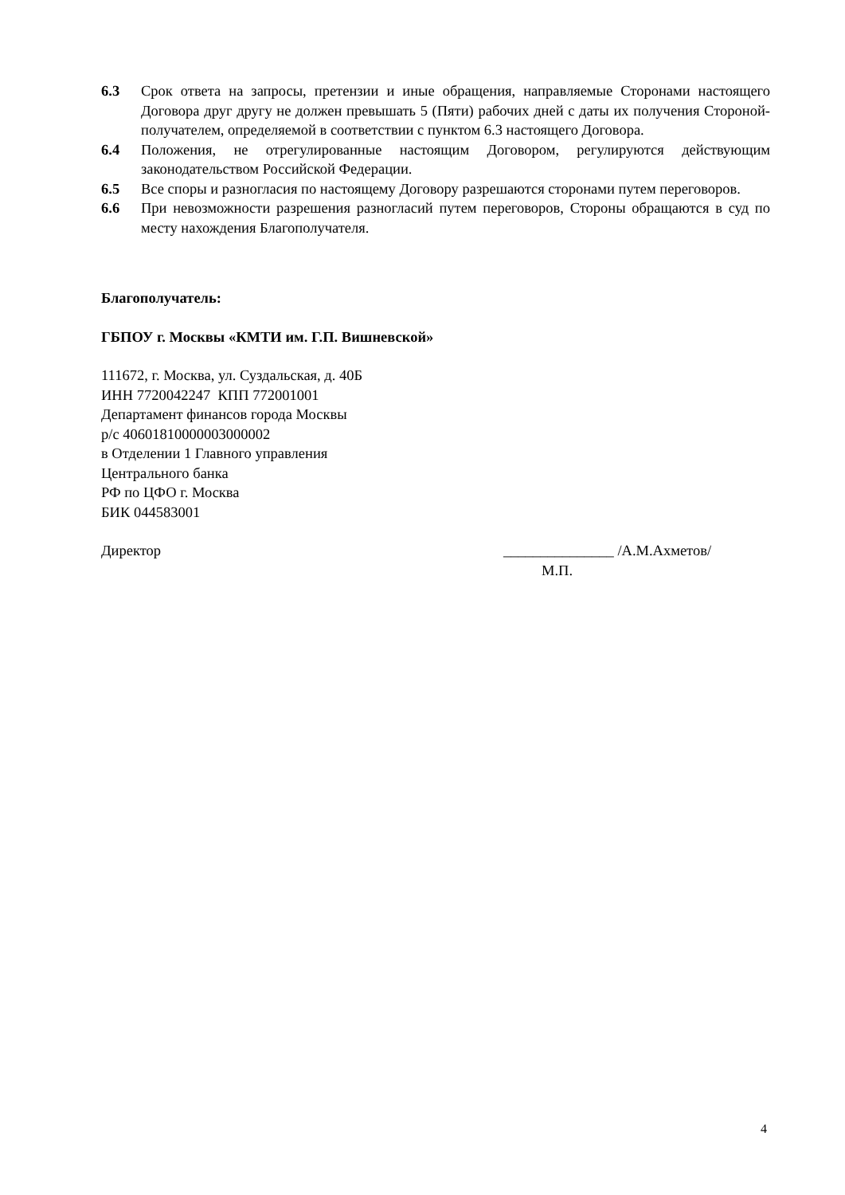6.3 Срок ответа на запросы, претензии и иные обращения, направляемые Сторонами настоящего Договора друг другу не должен превышать 5 (Пяти) рабочих дней с даты их получения Стороной-получателем, определяемой в соответствии с пунктом 6.3 настоящего Договора.
6.4 Положения, не отрегулированные настоящим Договором, регулируются действующим законодательством Российской Федерации.
6.5 Все споры и разногласия по настоящему Договору разрешаются сторонами путем переговоров.
6.6 При невозможности разрешения разногласий путем переговоров, Стороны обращаются в суд по месту нахождения Благополучателя.
Благополучатель:
ГБПОУ г. Москвы «КМТИ им. Г.П. Вишневской»
111672, г. Москва, ул. Суздальская, д. 40Б
ИНН 7720042247 КПП 772001001
Департамент финансов города Москвы
р/с 40601810000003000002
в Отделении 1 Главного управления
Центрального банка
РФ по ЦФО г. Москва
БИК 044583001
Директор _______________ /А.М.Ахметов/
М.П.
4